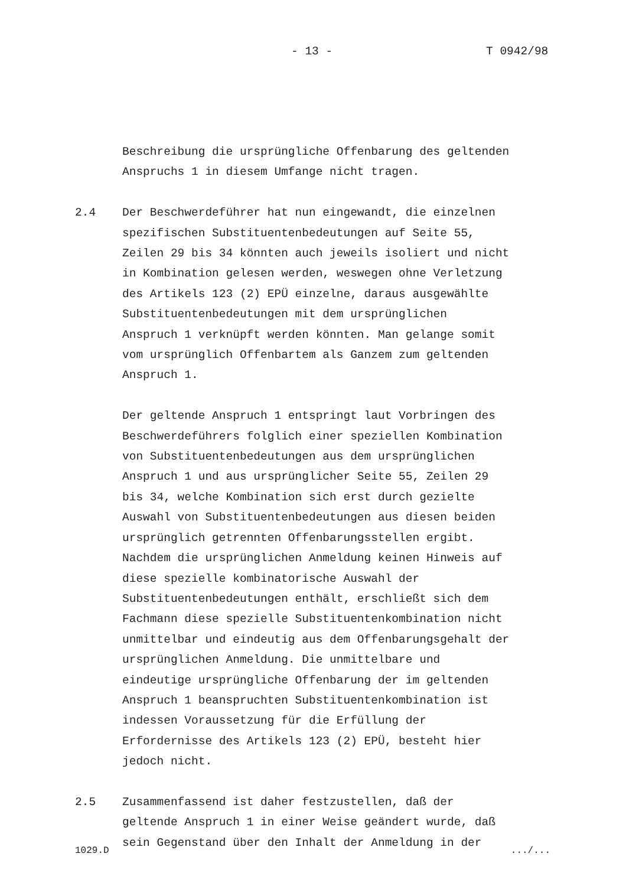- 13 - T 0942/98
Beschreibung die ursprüngliche Offenbarung des geltenden
Anspruchs 1 in diesem Umfange nicht tragen.
2.4 Der Beschwerdeführer hat nun eingewandt, die einzelnen
spezifischen Substituentenbedeutungen auf Seite 55,
Zeilen 29 bis 34 könnten auch jeweils isoliert und nicht
in Kombination gelesen werden, weswegen ohne Verletzung
des Artikels 123 (2) EPÜ einzelne, daraus ausgewählte
Substituentenbedeutungen mit dem ursprünglichen
Anspruch 1 verknüpft werden könnten. Man gelange somit
vom ursprünglich Offenbartem als Ganzem zum geltenden
Anspruch 1.
Der geltende Anspruch 1 entspringt laut Vorbringen des
Beschwerdeführers folglich einer speziellen Kombination
von Substituentenbedeutungen aus dem ursprünglichen
Anspruch 1 und aus ursprünglicher Seite 55, Zeilen 29
bis 34, welche Kombination sich erst durch gezielte
Auswahl von Substituentenbedeutungen aus diesen beiden
ursprünglich getrennten Offenbarungsstellen ergibt.
Nachdem die ursprünglichen Anmeldung keinen Hinweis auf
diese spezielle kombinatorische Auswahl der
Substituentenbedeutungen enthält, erschließt sich dem
Fachmann diese spezielle Substituentenkombination nicht
unmittelbar und eindeutig aus dem Offenbarungsgehalt der
ursprünglichen Anmeldung. Die unmittelbare und
eindeutige ursprüngliche Offenbarung der im geltenden
Anspruch 1 beanspruchten Substituentenkombination ist
indessen Voraussetzung für die Erfüllung der
Erfordernisse des Artikels 123 (2) EPÜ, besteht hier
jedoch nicht.
2.5 Zusammenfassend ist daher festzustellen, daß der
geltende Anspruch 1 in einer Weise geändert wurde, daß
sein Gegenstand über den Inhalt der Anmeldung in der
1029.D.../...